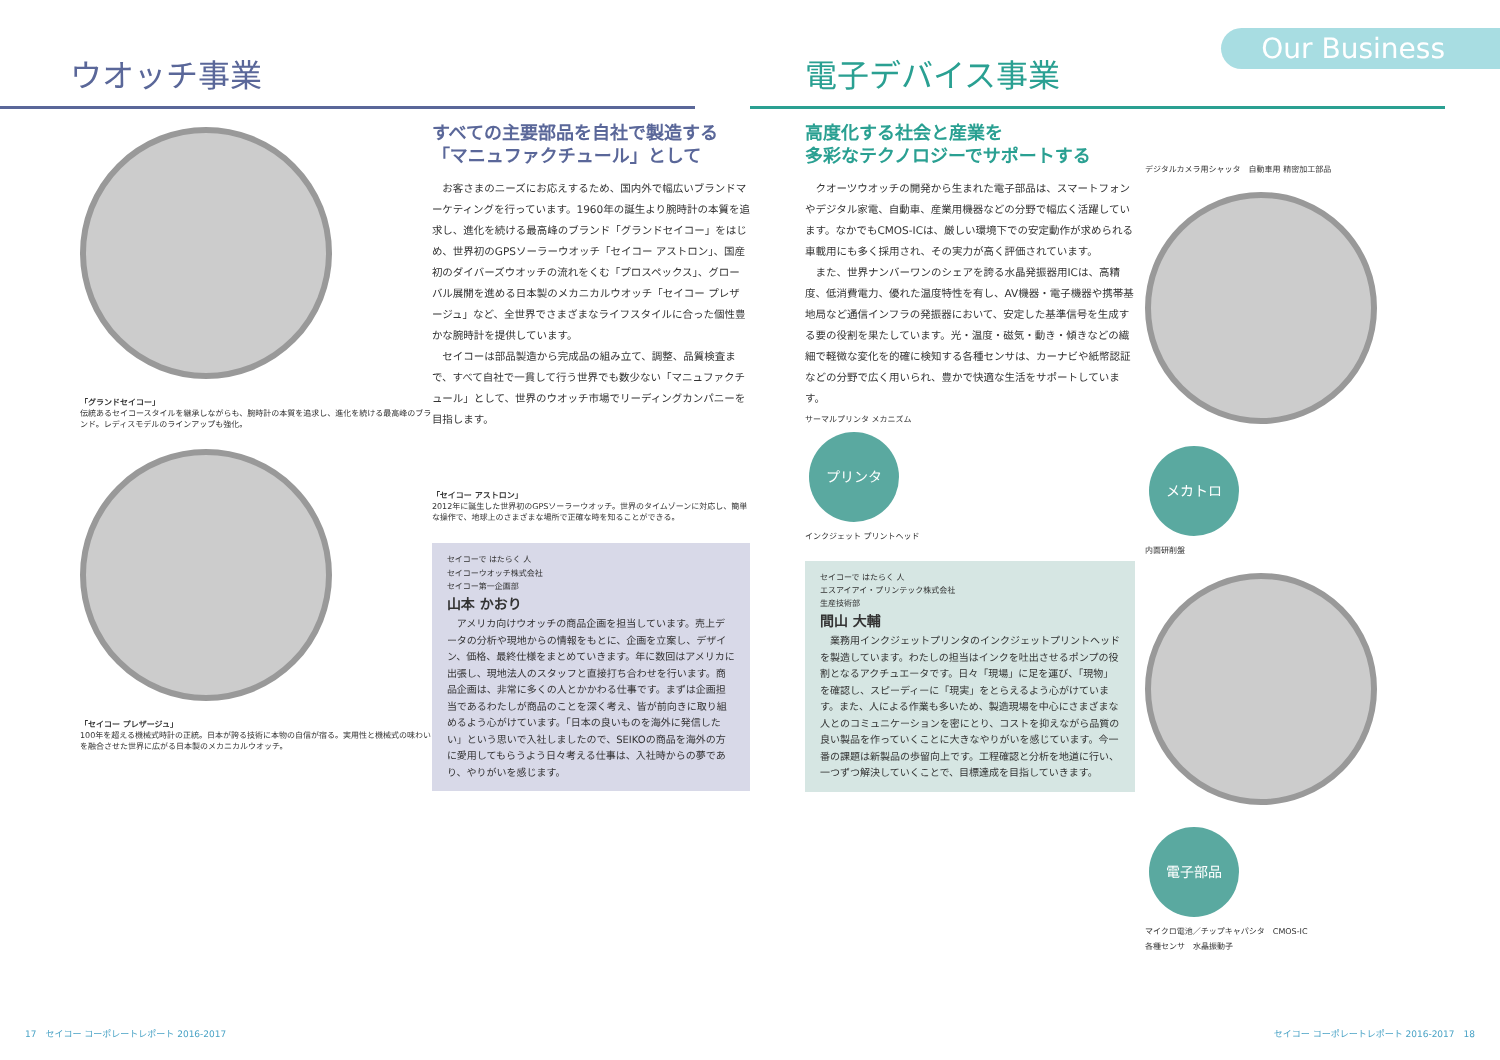ウオッチ事業
「グランドセイコー」
伝統あるセイコースタイルを継承しながらも、腕時計の本質を追求し、進化を続ける最高峰のブランド。レディスモデルのラインアップも強化。
「セイコー プレザージュ」
100年を超える機械式時計の正統。日本が誇る技術に本物の自信が宿る。実用性と機械式の味わいを融合させた世界に広がる日本製のメカニカルウオッチ。
すべての主要部品を自社で製造する
「マニュファクチュール」として
　お客さまのニーズにお応えするため、国内外で幅広いブランドマーケティングを行っています。1960年の誕生より腕時計の本質を追求し、進化を続ける最高峰のブランド「グランドセイコー」をはじめ、世界初のGPSソーラーウオッチ「セイコー アストロン」、国産初のダイバーズウオッチの流れをくむ「プロスペックス」、グローバル展開を進める日本製のメカニカルウオッチ「セイコー プレザージュ」など、全世界でさまざまなライフスタイルに合った個性豊かな腕時計を提供しています。
　セイコーは部品製造から完成品の組み立て、調整、品質検査まで、すべて自社で一貫して行う世界でも数少ない「マニュファクチュール」として、世界のウオッチ市場でリーディングカンパニーを目指します。
「セイコー アストロン」
2012年に誕生した世界初のGPSソーラーウオッチ。世界のタイムゾーンに対応し、簡単な操作で、地球上のさまざまな場所で正確な時を知ることができる。
セイコーで はたらく 人
セイコーウオッチ株式会社
セイコー第一企画部
山本 かおり
　アメリカ向けウオッチの商品企画を担当しています。売上データの分析や現地からの情報をもとに、企画を立案し、デザイン、価格、最終仕様をまとめていきます。年に数回はアメリカに出張し、現地法人のスタッフと直接打ち合わせを行います。商品企画は、非常に多くの人とかかわる仕事です。まずは企画担当であるわたしが商品のことを深く考え、皆が前向きに取り組めるよう心がけています。「日本の良いものを海外に発信したい」という思いで入社しましたので、SEIKOの商品を海外の方に愛用してもらうよう日々考える仕事は、入社時からの夢であり、やりがいを感じます。
17　セイコー コーポレートレポート 2016-2017
Our Business
電子デバイス事業
高度化する社会と産業を
多彩なテクノロジーでサポートする
　クオーツウオッチの開発から生まれた電子部品は、スマートフォンやデジタル家電、自動車、産業用機器などの分野で幅広く活躍しています。なかでもCMOS-ICは、厳しい環境下での安定動作が求められる車載用にも多く採用され、その実力が高く評価されています。
　また、世界ナンバーワンのシェアを誇る水晶発振器用ICは、高精度、低消費電力、優れた温度特性を有し、AV機器・電子機器や携帯基地局など通信インフラの発振器において、安定した基準信号を生成する要の役割を果たしています。光・温度・磁気・動き・傾きなどの繊細で軽微な変化を的確に検知する各種センサは、カーナビや紙幣認証などの分野で広く用いられ、豊かで快適な生活をサポートしています。
サーマルプリンタ メカニズム
プリンタ
インクジェット プリントヘッド
セイコーで はたらく 人
エスアイアイ・プリンテック株式会社
生産技術部
間山 大輔
　業務用インクジェットプリンタのインクジェットプリントヘッドを製造しています。わたしの担当はインクを吐出させるポンプの役割となるアクチュエータです。日々「現場」に足を運び、「現物」を確認し、スピーディーに「現実」をとらえるよう心がけています。また、人による作業も多いため、製造現場を中心にさまざまな人とのコミュニケーションを密にとり、コストを抑えながら品質の良い製品を作っていくことに大きなやりがいを感じています。今一番の課題は新製品の歩留向上です。工程確認と分析を地道に行い、一つずつ解決していくことで、目標達成を目指していきます。
デジタルカメラ用シャッタ　自動車用 精密加工部品
メカトロ
内面研削盤
電子部品
マイクロ電池／チップキャパシタ　CMOS-IC
各種センサ　水晶振動子
セイコー コーポレートレポート 2016-2017　18